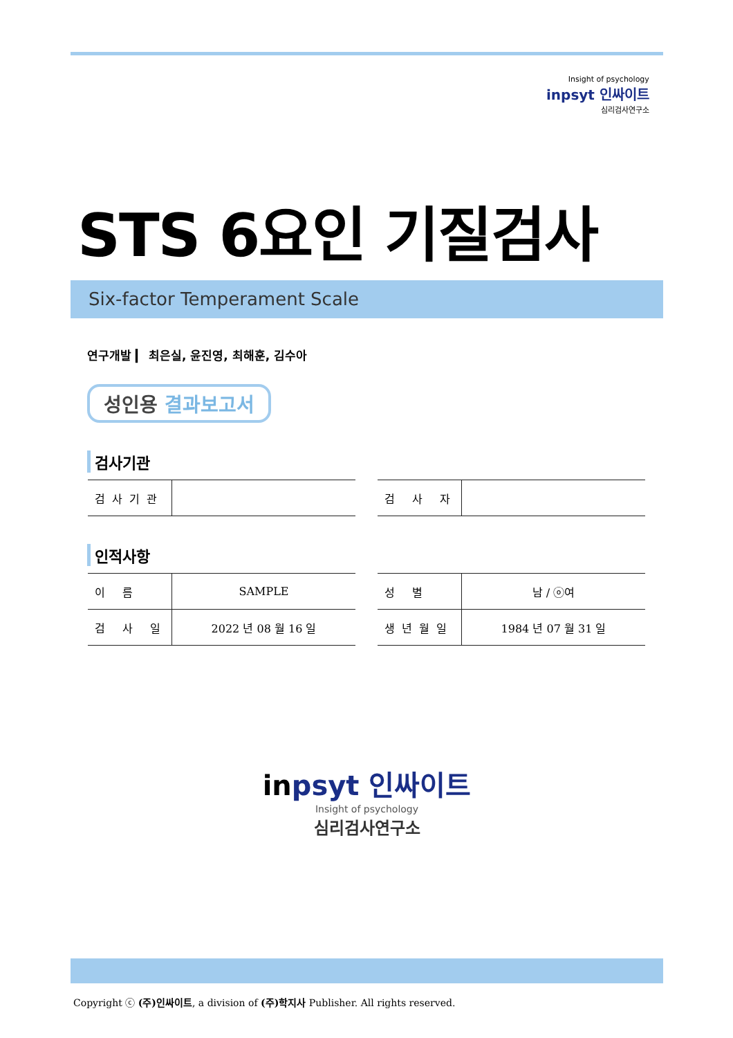Insight of psychology
inpsyt 인싸이트
심리검사연구소
STS 6요인 기질검사
Six-factor Temperament Scale
연구개발 ▎ 최은실, 윤진영, 최해훈, 김수아
성인용 결과보고서
검사기관
| 검사기관 | |
| 검 사 자 | |
인적사항
| 이 름 | SAMPLE |
| 검 사 일 | 2022 년 08 월 16 일 |
| 성 별 | 남 / ⓞ여 |
| 생년월일 | 1984 년 07 월 31 일 |
inpsyt 인싸이트
Insight of psychology
심리검사연구소
Copyright ⓒ (주)인싸이트, a division of (주)학지사 Publisher. All rights reserved.